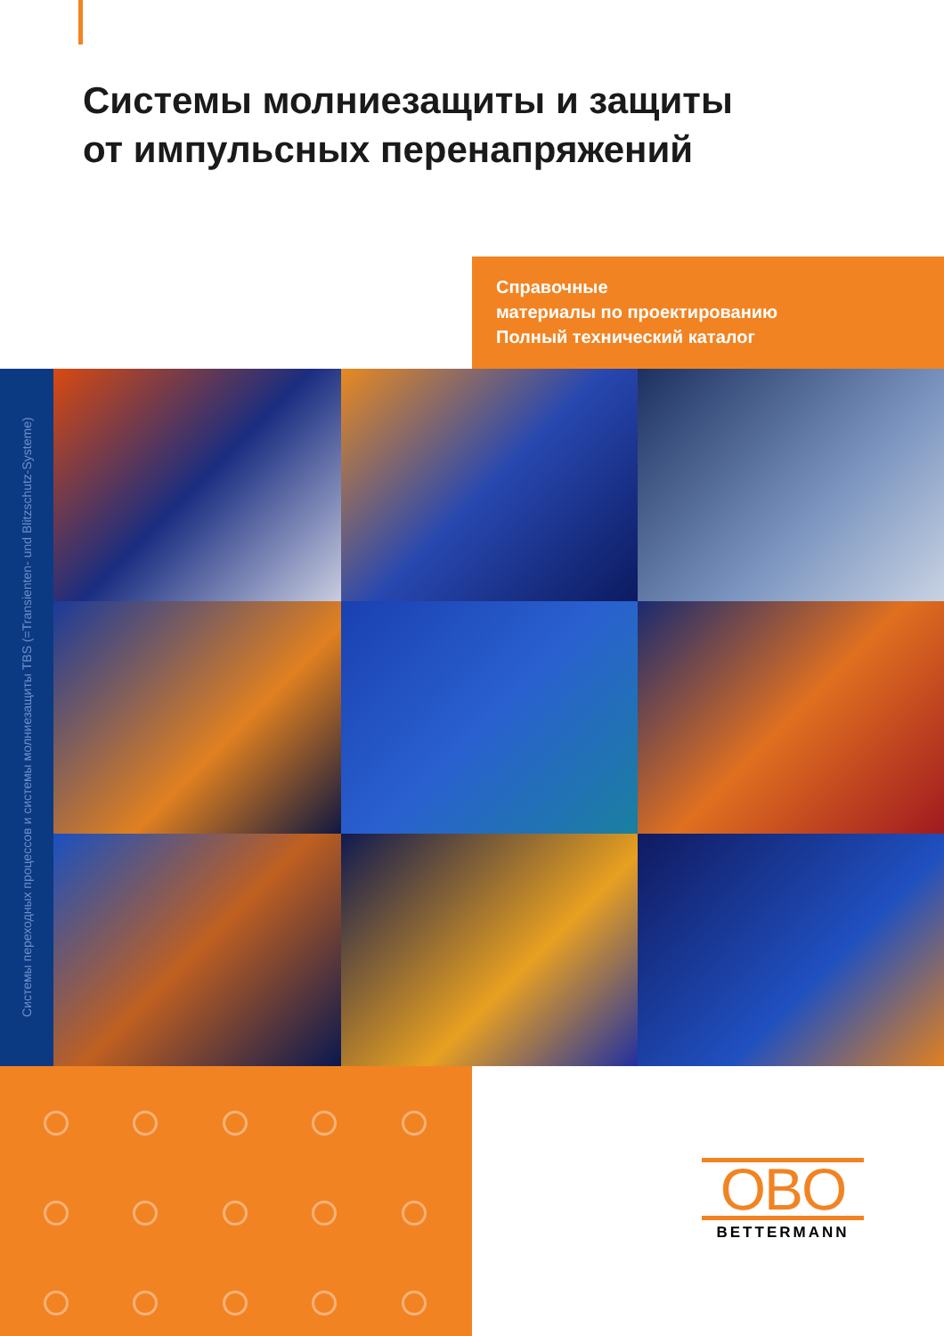Системы молниезащиты и защиты
от импульсных перенапряжений
Справочные
материалы по проектированию
Полный технический каталог
Системы переходных процессов и системы молниезащиты TBS (=Transienten- und Blitzschutz-Systeme)
OBO
BETTERMANN